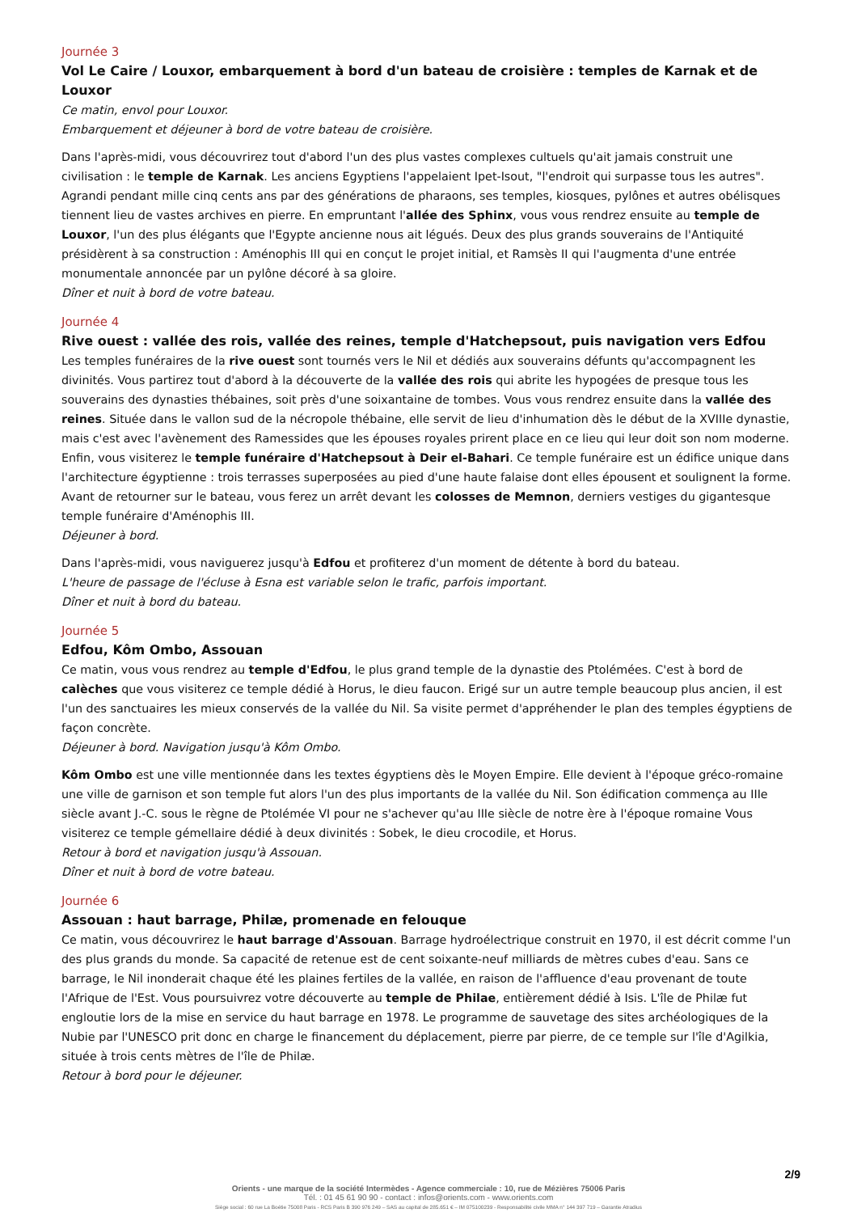Journée 3
Vol Le Caire / Louxor, embarquement à bord d'un bateau de croisière : temples de Karnak et de Louxor
Ce matin, envol pour Louxor.
Embarquement et déjeuner à bord de votre bateau de croisière.
Dans l'après-midi, vous découvrirez tout d'abord l'un des plus vastes complexes cultuels qu'ait jamais construit une civilisation : le temple de Karnak. Les anciens Egyptiens l'appelaient Ipet-Isout, "l'endroit qui surpasse tous les autres". Agrandi pendant mille cinq cents ans par des générations de pharaons, ses temples, kiosques, pylônes et autres obélisques tiennent lieu de vastes archives en pierre. En empruntant l'allée des Sphinx, vous vous rendrez ensuite au temple de Louxor, l'un des plus élégants que l'Egypte ancienne nous ait légués. Deux des plus grands souverains de l'Antiquité présidèrent à sa construction : Aménophis III qui en conçut le projet initial, et Ramsès II qui l'augmenta d'une entrée monumentale annoncée par un pylône décoré à sa gloire.
Dîner et nuit à bord de votre bateau.
Journée 4
Rive ouest : vallée des rois, vallée des reines, temple d'Hatchepsout, puis navigation vers Edfou
Les temples funéraires de la rive ouest sont tournés vers le Nil et dédiés aux souverains défunts qu'accompagnent les divinités. Vous partirez tout d'abord à la découverte de la vallée des rois qui abrite les hypogées de presque tous les souverains des dynasties thébaines, soit près d'une soixantaine de tombes. Vous vous rendrez ensuite dans la vallée des reines. Située dans le vallon sud de la nécropole thébaine, elle servit de lieu d'inhumation dès le début de la XVIIIe dynastie, mais c'est avec l'avènement des Ramessides que les épouses royales prirent place en ce lieu qui leur doit son nom moderne. Enfin, vous visiterez le temple funéraire d'Hatchepsout à Deir el-Bahari. Ce temple funéraire est un édifice unique dans l'architecture égyptienne : trois terrasses superposées au pied d'une haute falaise dont elles épousent et soulignent la forme. Avant de retourner sur le bateau, vous ferez un arrêt devant les colosses de Memnon, derniers vestiges du gigantesque temple funéraire d'Aménophis III.
Déjeuner à bord.
Dans l'après-midi, vous naviguerez jusqu'à Edfou et profiterez d'un moment de détente à bord du bateau.
L'heure de passage de l'écluse à Esna est variable selon le trafic, parfois important.
Dîner et nuit à bord du bateau.
Journée 5
Edfou, Kôm Ombo, Assouan
Ce matin, vous vous rendrez au temple d'Edfou, le plus grand temple de la dynastie des Ptolémées. C'est à bord de calèches que vous visiterez ce temple dédié à Horus, le dieu faucon. Erigé sur un autre temple beaucoup plus ancien, il est l'un des sanctuaires les mieux conservés de la vallée du Nil. Sa visite permet d'appréhender le plan des temples égyptiens de façon concrète.
Déjeuner à bord. Navigation jusqu'à Kôm Ombo.
Kôm Ombo est une ville mentionnée dans les textes égyptiens dès le Moyen Empire. Elle devient à l'époque gréco-romaine une ville de garnison et son temple fut alors l'un des plus importants de la vallée du Nil. Son édification commença au IIIe siècle avant J.-C. sous le règne de Ptolémée VI pour ne s'achever qu'au IIIe siècle de notre ère à l'époque romaine Vous visiterez ce temple gémellaire dédié à deux divinités : Sobek, le dieu crocodile, et Horus.
Retour à bord et navigation jusqu'à Assouan.
Dîner et nuit à bord de votre bateau.
Journée 6
Assouan : haut barrage, Philæ, promenade en felouque
Ce matin, vous découvrirez le haut barrage d'Assouan. Barrage hydroélectrique construit en 1970, il est décrit comme l'un des plus grands du monde. Sa capacité de retenue est de cent soixante-neuf milliards de mètres cubes d'eau. Sans ce barrage, le Nil inonderait chaque été les plaines fertiles de la vallée, en raison de l'affluence d'eau provenant de toute l'Afrique de l'Est. Vous poursuivrez votre découverte au temple de Philae, entièrement dédié à Isis. L'île de Philæ fut engloutie lors de la mise en service du haut barrage en 1978. Le programme de sauvetage des sites archéologiques de la Nubie par l'UNESCO prit donc en charge le financement du déplacement, pierre par pierre, de ce temple sur l'île d'Agilkia, située à trois cents mètres de l'île de Philæ.
Retour à bord pour le déjeuner.
2/9
Orients - une marque de la société Intermèdes - Agence commerciale : 10, rue de Mézières 75006 Paris
Tél. : 01 45 61 90 90 - contact : infos@orients.com - www.orients.com
Siège social : 60 rue La Boétie 75008 Paris - RCS Paris B 390 976 249 – SAS au capital de 285.651 € – IM 075100239 - Responsabilité civile MMA n° 144 397 719 – Garantie Atradius